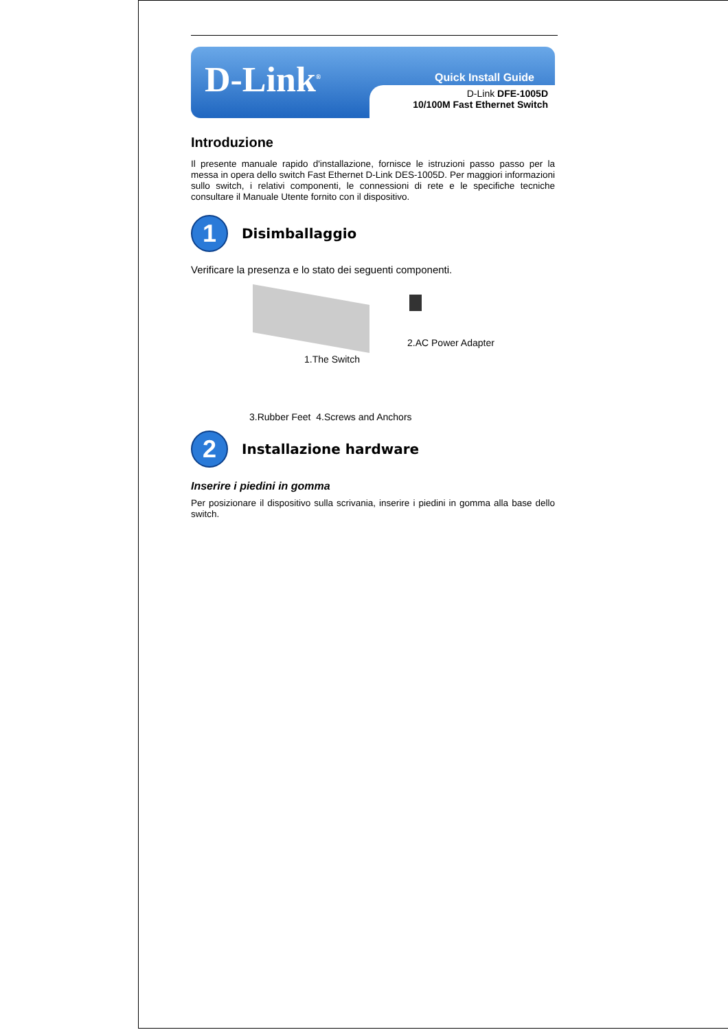D-Link<sup>®</sup>
Quick Install Guide
D-Link DFE-1005D
10/100M Fast Ethernet Switch
Introduzione
Il presente manuale rapido d'installazione, fornisce le istruzioni passo passo per la messa in opera dello switch Fast Ethernet D-Link DES-1005D. Per maggiori informazioni sullo switch, i relativi componenti, le connessioni di rete e le specifiche tecniche consultare il Manuale Utente fornito con il dispositivo.
1
Disimballaggio
Verificare la presenza e lo stato dei seguenti componenti.
2.AC Power Adapter
1.The Switch
3.Rubber Feet 4.Screws and Anchors
2
Installazione hardware
Inserire i piedini in gomma
Per posizionare il dispositivo sulla scrivania, inserire i piedini in gomma alla base dello switch.